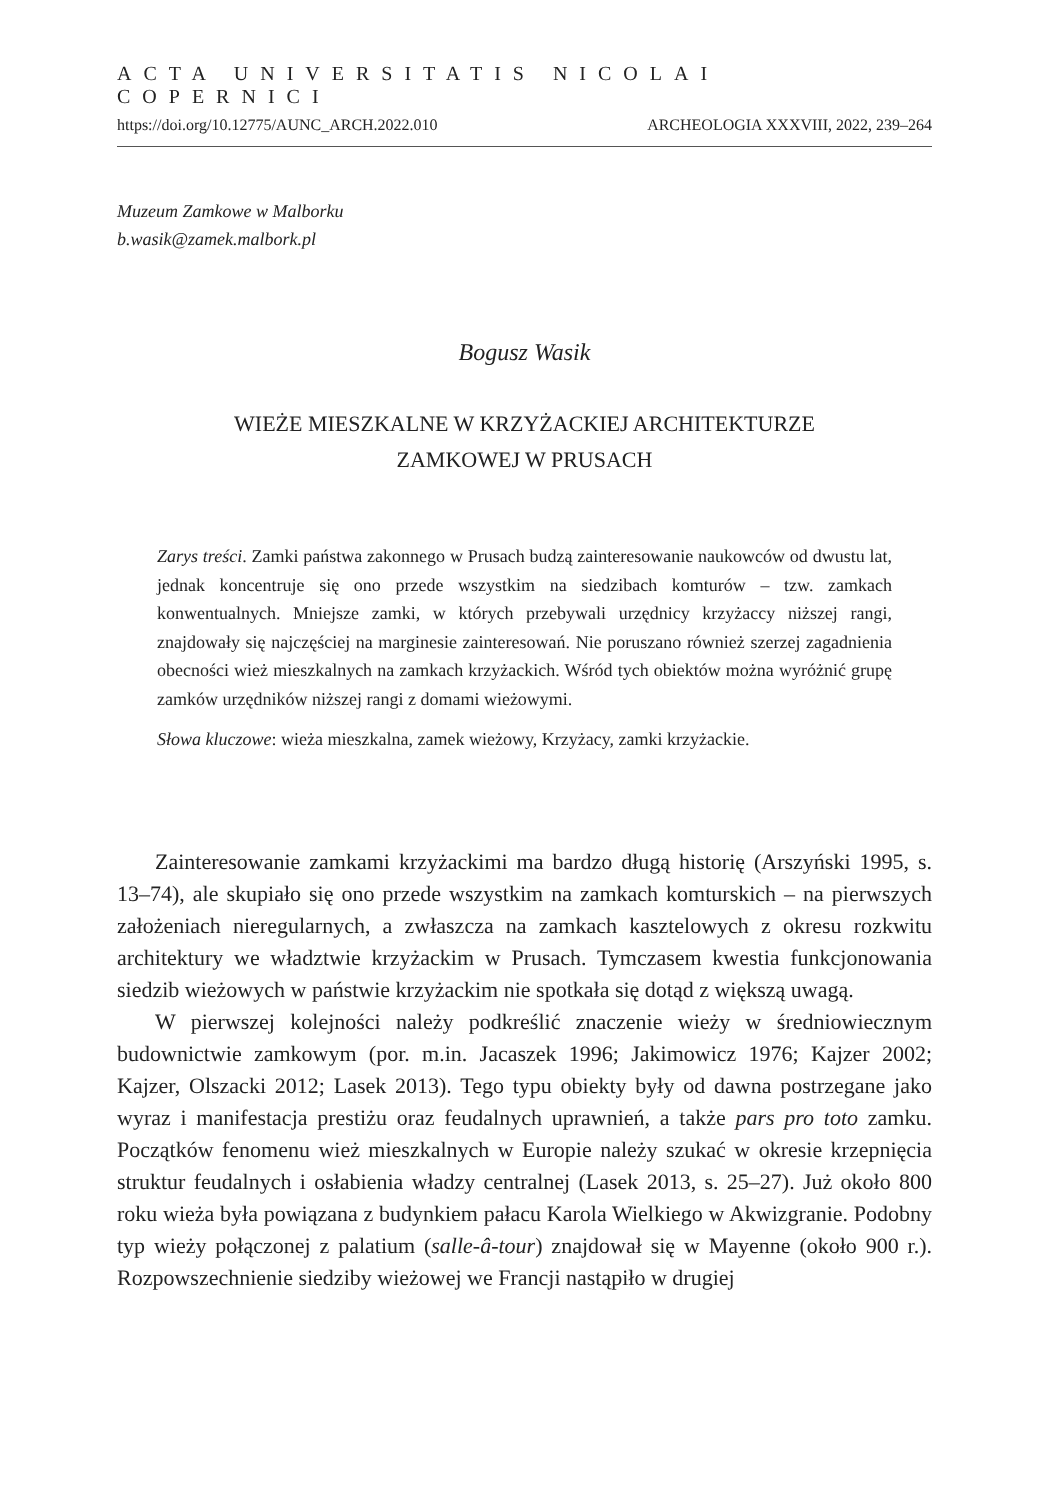ACTA UNIVERSITATIS NICOLAI COPERNICI
https://doi.org/10.12775/AUNC_ARCH.2022.010 ARCHEOLOGIA XXXVIII, 2022, 239–264
Muzeum Zamkowe w Malborku
b.wasik@zamek.malbork.pl
Bogusz Wasik
WIEŻE MIESZKALNE W KRZYŻACKIEJ ARCHITEKTURZE
ZAMKOWEJ W PRUSACH
Zarys treści. Zamki państwa zakonnego w Prusach budzą zainteresowanie naukowców od dwustu lat, jednak koncentruje się ono przede wszystkim na siedzibach komturów – tzw. zamkach konwentualnych. Mniejsze zamki, w których przebywali urzędnicy krzyżaccy niższej rangi, znajdowały się najczęściej na marginesie zainteresowań. Nie poruszano również szerzej zagadnienia obecności wież mieszkalnych na zamkach krzyżackich. Wśród tych obiektów można wyróżnić grupę zamków urzędników niższej rangi z domami wieżowymi.
Słowa kluczowe: wieża mieszkalna, zamek wieżowy, Krzyżacy, zamki krzyżackie.
Zainteresowanie zamkami krzyżackimi ma bardzo długą historię (Arszyński 1995, s. 13–74), ale skupiało się ono przede wszystkim na zamkach komturskich – na pierwszych założeniach nieregularnych, a zwłaszcza na zamkach kasztelowych z okresu rozkwitu architektury we władztwie krzyżackim w Prusach. Tymczasem kwestia funkcjonowania siedzib wieżowych w państwie krzyżackim nie spotkała się dotąd z większą uwagą.
W pierwszej kolejności należy podkreślić znaczenie wieży w średniowiecznym budownictwie zamkowym (por. m.in. Jacaszek 1996; Jakimowicz 1976; Kajzer 2002; Kajzer, Olszacki 2012; Lasek 2013). Tego typu obiekty były od dawna postrzegane jako wyraz i manifestacja prestiżu oraz feudalnych uprawnień, a także pars pro toto zamku. Początków fenomenu wież mieszkalnych w Europie należy szukać w okresie krzepnięcia struktur feudalnych i osłabienia władzy centralnej (Lasek 2013, s. 25–27). Już około 800 roku wieża była powiązana z budynkiem pałacu Karola Wielkiego w Akwizgranie. Podobny typ wieży połączonej z palatium (salle-â-tour) znajdował się w Mayenne (około 900 r.). Rozpowszechnienie siedziby wieżowej we Francji nastąpiło w drugiej